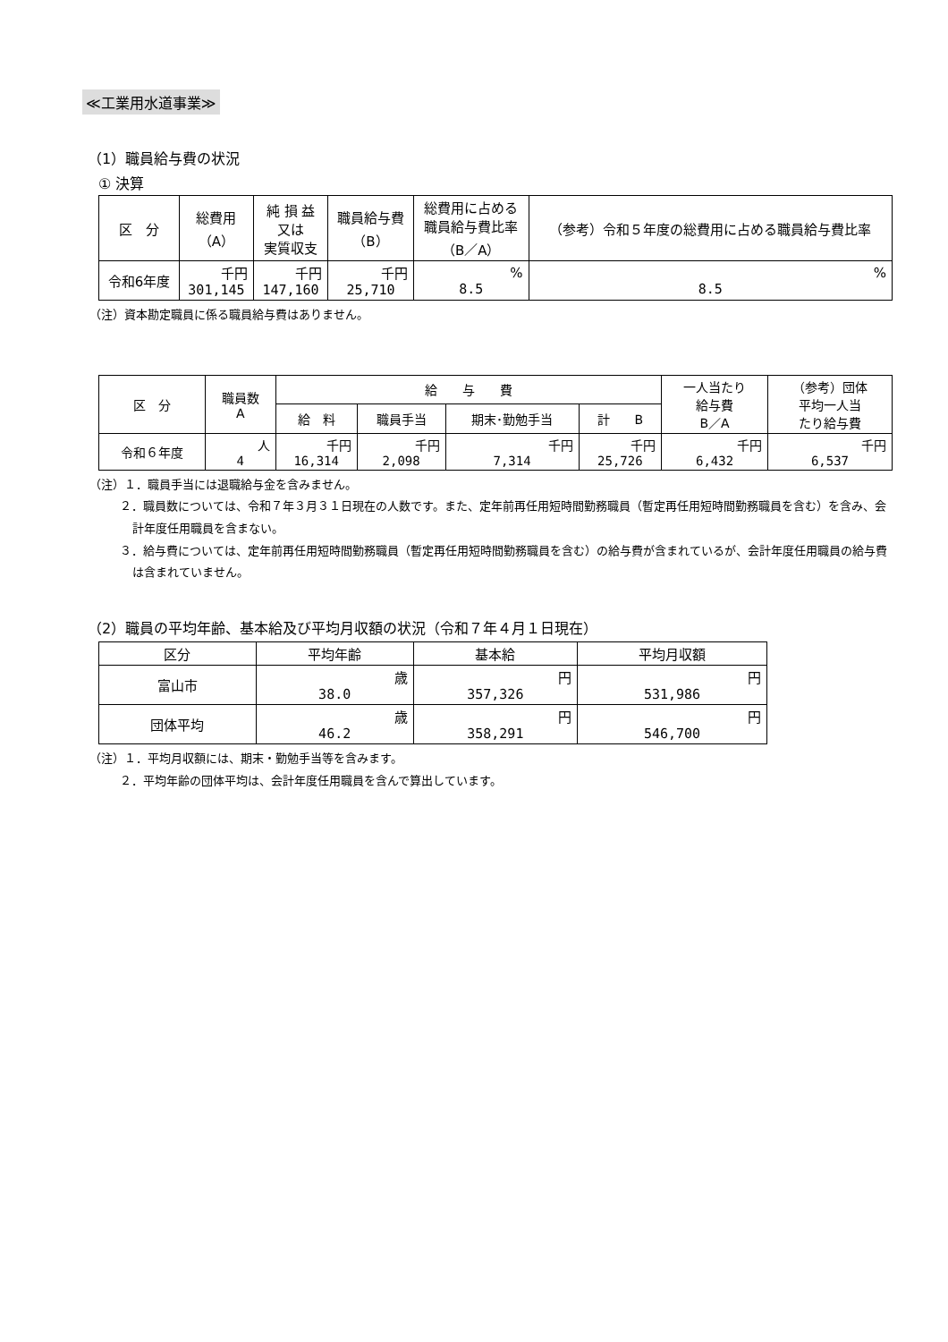≪工業用水道事業≫
（1）職員給与費の状況
① 決算
| 区 分 | 総費用 （A） | 純 損 益 又は 実質収支 | 職員給与費 （B） | 総費用に占める 職員給与費比率 （B／A） | （参考）令和５年度の総費用に占める職員給与費比率 |
| --- | --- | --- | --- | --- | --- |
| 令和6年度 | 千円 301,145 | 千円 147,160 | 千円 25,710 | % 8.5 | % 8.5 |
（注）資本勘定職員に係る職員給与費はありません。
| 区 分 | 職員数 A | 給 与 費 | | | | 一人当たり 給与費 B／A | （参考）団体 平均一人当 たり給与費 |
| --- | --- | --- | --- | --- | --- | --- | --- |
| | | 給 料 | 職員手当 | 期末･勤勉手当 | 計 B | | |
| 令和６年度 | 人 4 | 千円 16,314 | 千円 2,098 | 千円 7,314 | 千円 25,726 | 千円 6,432 | 千円 6,537 |
（注）１．職員手当には退職給与金を含みません。
２．職員数については、令和７年３月３１日現在の人数です。また、定年前再任用短時間勤務職員（暫定再任用短時間勤務職員を含む）を含み、会計年度任用職員を含まない。
３．給与費については、定年前再任用短時間勤務職員（暫定再任用短時間勤務職員を含む）の給与費が含まれているが、会計年度任用職員の給与費は含まれていません。
（2）職員の平均年齢、基本給及び平均月収額の状況（令和７年４月１日現在）
| 区分 | 平均年齢 | 基本給 | 平均月収額 |
| --- | --- | --- | --- |
| 富山市 | 歳 38.0 | 円 357,326 | 円 531,986 |
| 団体平均 | 歳 46.2 | 円 358,291 | 円 546,700 |
（注）１．平均月収額には、期末・勤勉手当等を含みます。
２．平均年齢の団体平均は、会計年度任用職員を含んで算出しています。